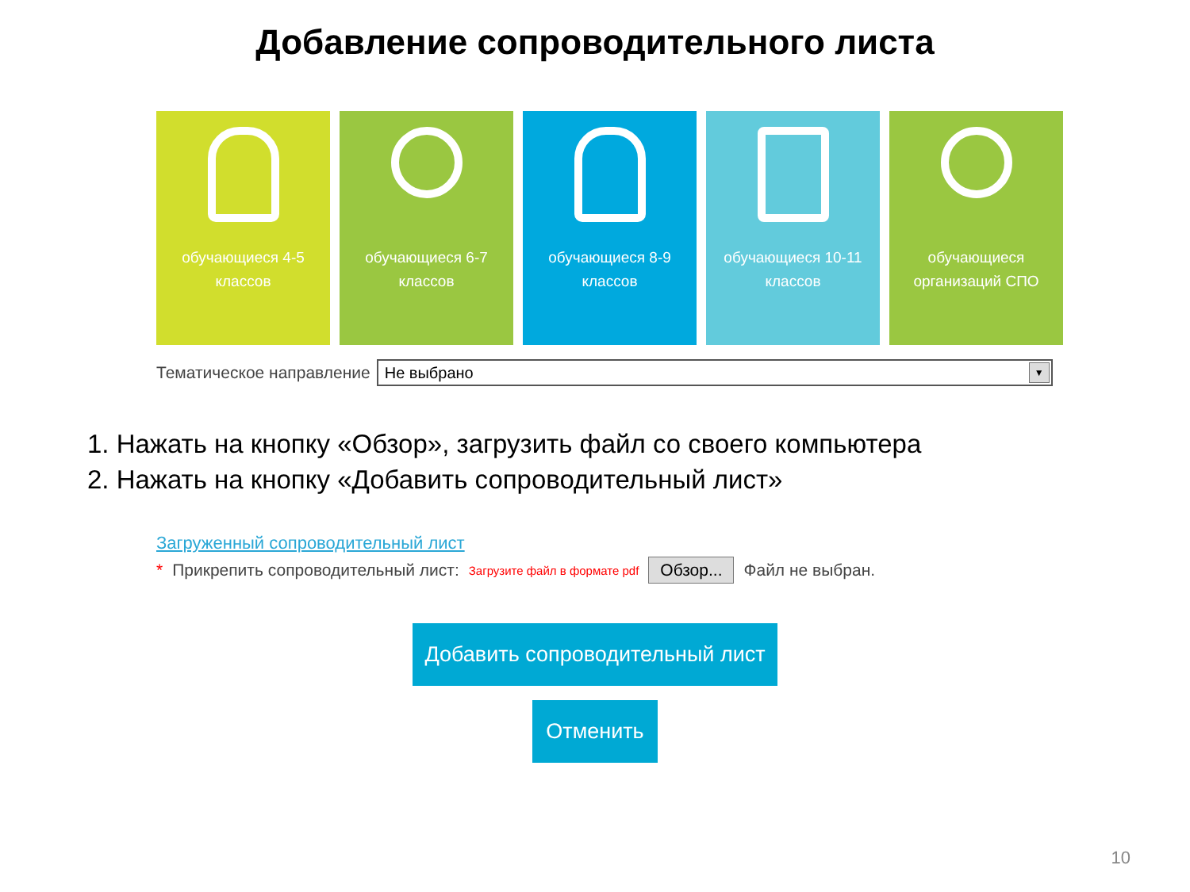Добавление сопроводительного листа
обучающиеся 4-5
классов
обучающиеся 6-7
классов
обучающиеся 8-9
классов
обучающиеся 10-11
классов
обучающиеся
организаций СПО
Тематическое направление
Не выбрано ▼
1. Нажать на кнопку «Обзор», загрузить файл со своего компьютера
2. Нажать на кнопку «Добавить сопроводительный лист»
Загруженный сопроводительный лист
* Прикрепить сопроводительный лист: Загрузите файл в формате pdf Обзор... Файл не выбран.
Добавить сопроводительный лист
Отменить
10